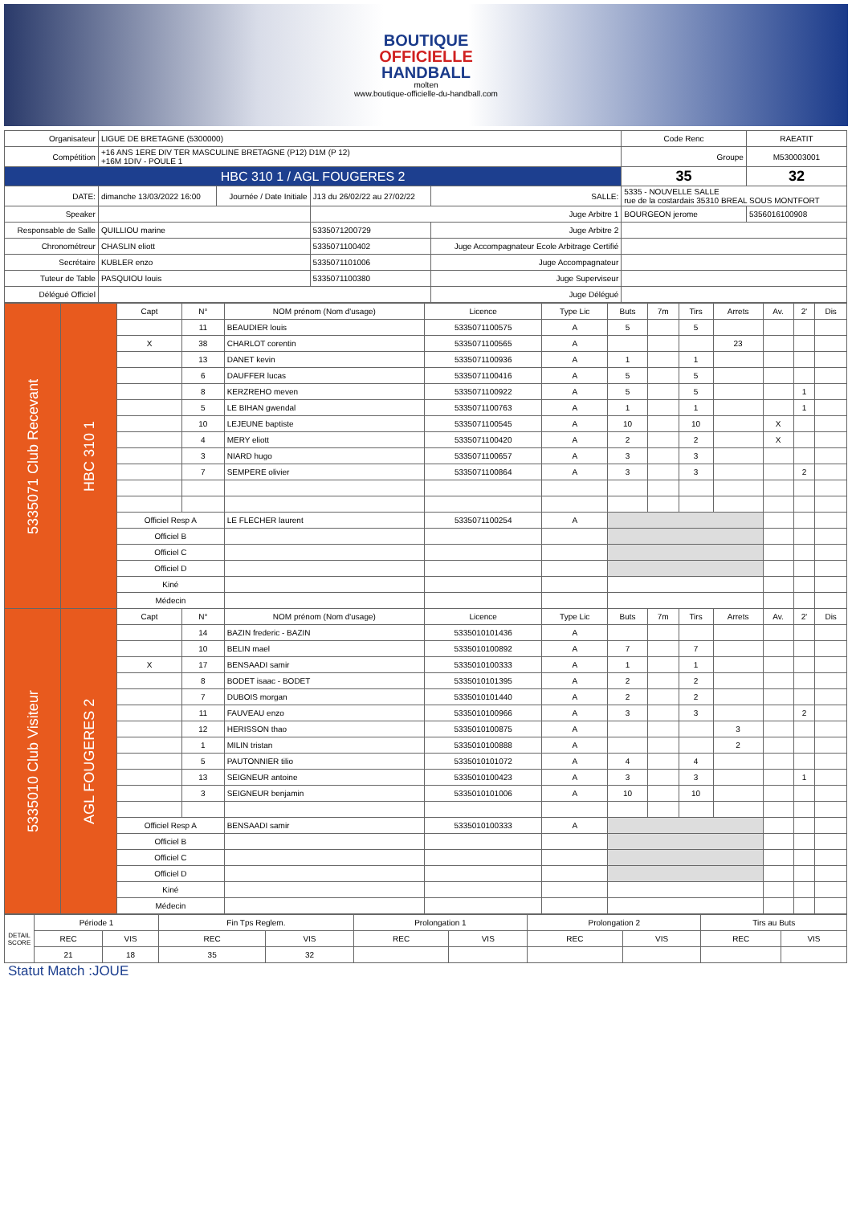BOUTIQUE
OFFICIELLE
HANDBALL
molten
www.boutique-officielle-du-handball.com
| Organisateur | LIGUE DE BRETAGNE (5300000) | | | | | Code Renc | RAEATIT |
| Compétition | +16 ANS 1ERE DIV TER MASCULINE BRETAGNE (P12) D1M (P 12) +16M 1DIV - POULE 1 | | | | | Groupe | M530003001 |
| HBC 310 1 / AGL FOUGERES 2 | | | | | | 35 | 32 |
| DATE: | dimanche 13/03/2022 16:00 | Journée / Date Initiale | J13 du 26/02/22 au 27/02/22 | SALLE: | 5335 - NOUVELLE SALLE rue de la costardais 35310 BREAL SOUS MONTFORT | | |
| Speaker | | | Juge Arbitre 1 | | BOURGEON jerome | | 5356016100908 |
| Responsable de Salle | QUILLIOU marine | | 5335071200729 | Juge Arbitre 2 | | | |
| Chronométreur | CHASLIN eliott | | 5335071100402 | Juge Accompagnateur Ecole Arbitrage Certifié | | | |
| Secrétaire | KUBLER enzo | | 5335071101006 | Juge Accompagnateur | | | |
| Tuteur de Table | PASQUIOU louis | | 5335071100380 | Juge Superviseur | | | |
| Délégué Officiel | | | | Juge Délégué | | | |
| 5335071 Club Recevant | HBC 310 1 | Capt | N° | NOM prénom (Nom d'usage) | Licence | Type Lic | Buts | 7m | Tirs | Arrets | Av. | 2' | Dis |
| | | | 11 | BEAUDIER louis | 5335071100575 | A | 5 | | 5 | | | | |
| | | X | 38 | CHARLOT corentin | 5335071100565 | A | | | | 23 | | | |
| | | | 13 | DANET kevin | 5335071100936 | A | 1 | | 1 | | | | |
| | | | 6 | DAUFFER lucas | 5335071100416 | A | 5 | | 5 | | | | |
| | | | 8 | KERZREHO meven | 5335071100922 | A | 5 | | 5 | | | 1 | |
| | | | 5 | LE BIHAN gwendal | 5335071100763 | A | 1 | | 1 | | | 1 | |
| | | | 10 | LEJEUNE baptiste | 5335071100545 | A | 10 | | 10 | | X | | |
| | | | 4 | MERY eliott | 5335071100420 | A | 2 | | 2 | | X | | |
| | | | 3 | NIARD hugo | 5335071100657 | A | 3 | | 3 | | | | |
| | | | 7 | SEMPERE olivier | 5335071100864 | A | 3 | | 3 | | | 2 | |
| | | Officiel Resp A | | LE FLECHER laurent | 5335071100254 | A | | | | | | | |
| | | Officiel B | | | | | | | | | | | |
| | | Officiel C | | | | | | | | | | | |
| | | Officiel D | | | | | | | | | | | |
| | | Kiné | | | | | | | | | | | |
| | | Médecin | | | | | | | | | | | |
| 5335010 Club Visiteur | AGL FOUGERES 2 | Capt | N° | NOM prénom (Nom d'usage) | Licence | Type Lic | Buts | 7m | Tirs | Arrets | Av. | 2' | Dis |
| | | | 14 | BAZIN frederic - BAZIN | 5335010101436 | A | | | | | | | |
| | | | 10 | BELIN mael | 5335010100892 | A | 7 | | 7 | | | | |
| | | X | 17 | BENSAADI samir | 5335010100333 | A | 1 | | 1 | | | | |
| | | | 8 | BODET isaac - BODET | 5335010101395 | A | 2 | | 2 | | | | |
| | | | 7 | DUBOIS morgan | 5335010101440 | A | 2 | | 2 | | | | |
| | | | 11 | FAUVEAU enzo | 5335010100966 | A | 3 | | 3 | | | 2 | |
| | | | 12 | HERISSON thao | 5335010100875 | A | | | | 3 | | | |
| | | | 1 | MILIN tristan | 5335010100888 | A | | | | 2 | | | |
| | | | 5 | PAUTONNIER tilio | 5335010101072 | A | 4 | | 4 | | | | |
| | | | 13 | SEIGNEUR antoine | 5335010100423 | A | 3 | | 3 | | | 1 | |
| | | | 3 | SEIGNEUR benjamin | 5335010101006 | A | 10 | | 10 | | | | |
| | | Officiel Resp A | | BENSAADI samir | 5335010100333 | A | | | | | | | |
| | | Officiel B | | | | | | | | | | | |
| | | Officiel C | | | | | | | | | | | |
| | | Officiel D | | | | | | | | | | | |
| | | Kiné | | | | | | | | | | | |
| | | Médecin | | | | | | | | | | | |
| DETAIL SCORE | Période 1 | | Fin Tps Reglem. | | Prolongation 1 | | Prolongation 2 | | Tirs au Buts | |
| | REC | VIS | REC | VIS | REC | VIS | REC | VIS | REC | VIS |
| | 21 | 18 | 35 | 32 | | | | | | |
Statut Match :JOUE